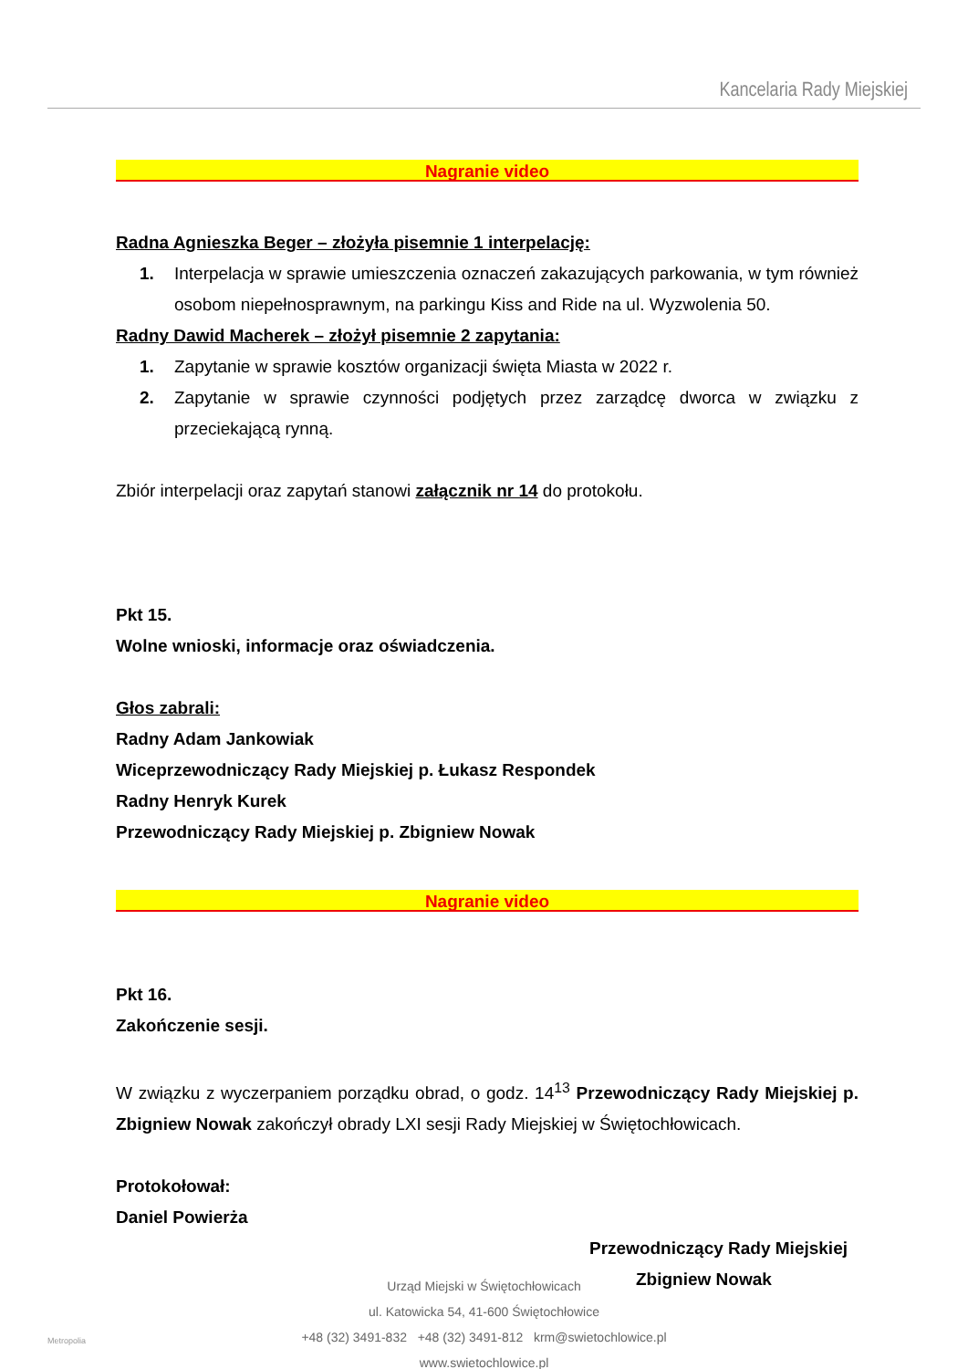Kancelaria Rady Miejskiej
Nagranie video
Radna Agnieszka Beger – złożyła pisemnie 1 interpelację:
1. Interpelacja w sprawie umieszczenia oznaczeń zakazujących parkowania, w tym również osobom niepełnosprawnym, na parkingu Kiss and Ride na ul. Wyzwolenia 50.
Radny Dawid Macherek – złożył pisemnie 2 zapytania:
1. Zapytanie w sprawie kosztów organizacji święta Miasta w 2022 r.
2. Zapytanie w sprawie czynności podjętych przez zarządcę dworca w związku z przeciekającą rynną.
Zbiór interpelacji oraz zapytań stanowi załącznik nr 14 do protokołu.
Pkt 15.
Wolne wnioski, informacje oraz oświadczenia.
Głos zabrali:
Radny Adam Jankowiak
Wiceprzewodniczący Rady Miejskiej p. Łukasz Respondek
Radny Henryk Kurek
Przewodniczący Rady Miejskiej p. Zbigniew Nowak
Nagranie video
Pkt 16.
Zakończenie sesji.
W związku z wyczerpaniem porządku obrad, o godz. 14<sup>13</sup> Przewodniczący Rady Miejskiej p. Zbigniew Nowak zakończył obrady LXI sesji Rady Miejskiej w Świętochłowicach.
Protokołował:
Daniel Powierża
Przewodniczący Rady Miejskiej
Zbigniew Nowak
Urząd Miejski w Świętochłowicach
ul. Katowicka 54, 41-600 Świętochłowice
+48 (32) 3491-832 +48 (32) 3491-812 krm@swietochlowice.pl
www.swietochlowice.pl
Metropolia